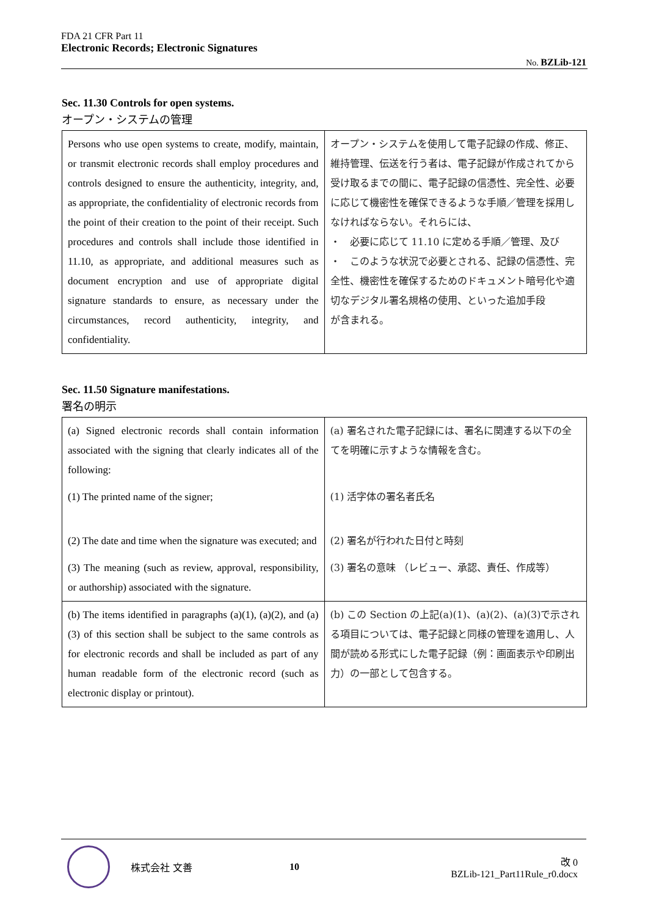FDA 21 CFR Part 11
Electronic Records; Electronic Signatures
No. BZLib-121
Sec. 11.30 Controls for open systems.
オープン・システムの管理
| Persons who use open systems to create, modify, maintain, or transmit electronic records shall employ procedures and controls designed to ensure the authenticity, integrity, and, as appropriate, the confidentiality of electronic records from the point of their creation to the point of their receipt. Such procedures and controls shall include those identified in 11.10, as appropriate, and additional measures such as document encryption and use of appropriate digital signature standards to ensure, as necessary under the circumstances, record authenticity, integrity, and confidentiality. | オープン・システムを使用して電子記録の作成、修正、維持管理、伝送を行う者は、電子記録が作成されてから受け取るまでの間に、電子記録の信憑性、完全性、必要に応じて機密性を確保できるような手順／管理を採用しなければならない。それらには、 ・ 必要に応じて 11.10 に定める手順／管理、及び ・ このような状況で必要とされる、記録の信憑性、完全性、機密性を確保するためのドキュメント暗号化や適切なデジタル署名規格の使用、といった追加手段 が含まれる。 |
Sec. 11.50 Signature manifestations.
署名の明示
| (a) Signed electronic records shall contain information associated with the signing that clearly indicates all of the following: | (a) 署名された電子記録には、署名に関連する以下の全てを明確に示すような情報を含む。 |
| (1) The printed name of the signer; | (1) 活字体の署名者氏名 |
| (2) The date and time when the signature was executed; and | (2) 署名が行われた日付と時刻 |
| (3) The meaning (such as review, approval, responsibility, or authorship) associated with the signature. | (3) 署名の意味 （レビュー、承認、責任、作成等） |
| (b) The items identified in paragraphs (a)(1), (a)(2), and (a)(3) of this section shall be subject to the same controls as for electronic records and shall be included as part of any human readable form of the electronic record (such as electronic display or printout). | (b) この Section の上記(a)(1)、(a)(2)、(a)(3)で示される項目については、電子記録と同様の管理を適用し、人間が読める形式にした電子記録（例：画面表示や印刷出力）の一部として包含する。 |
株式会社 文善 10
改 0
BZLib-121_Part11Rule_r0.docx